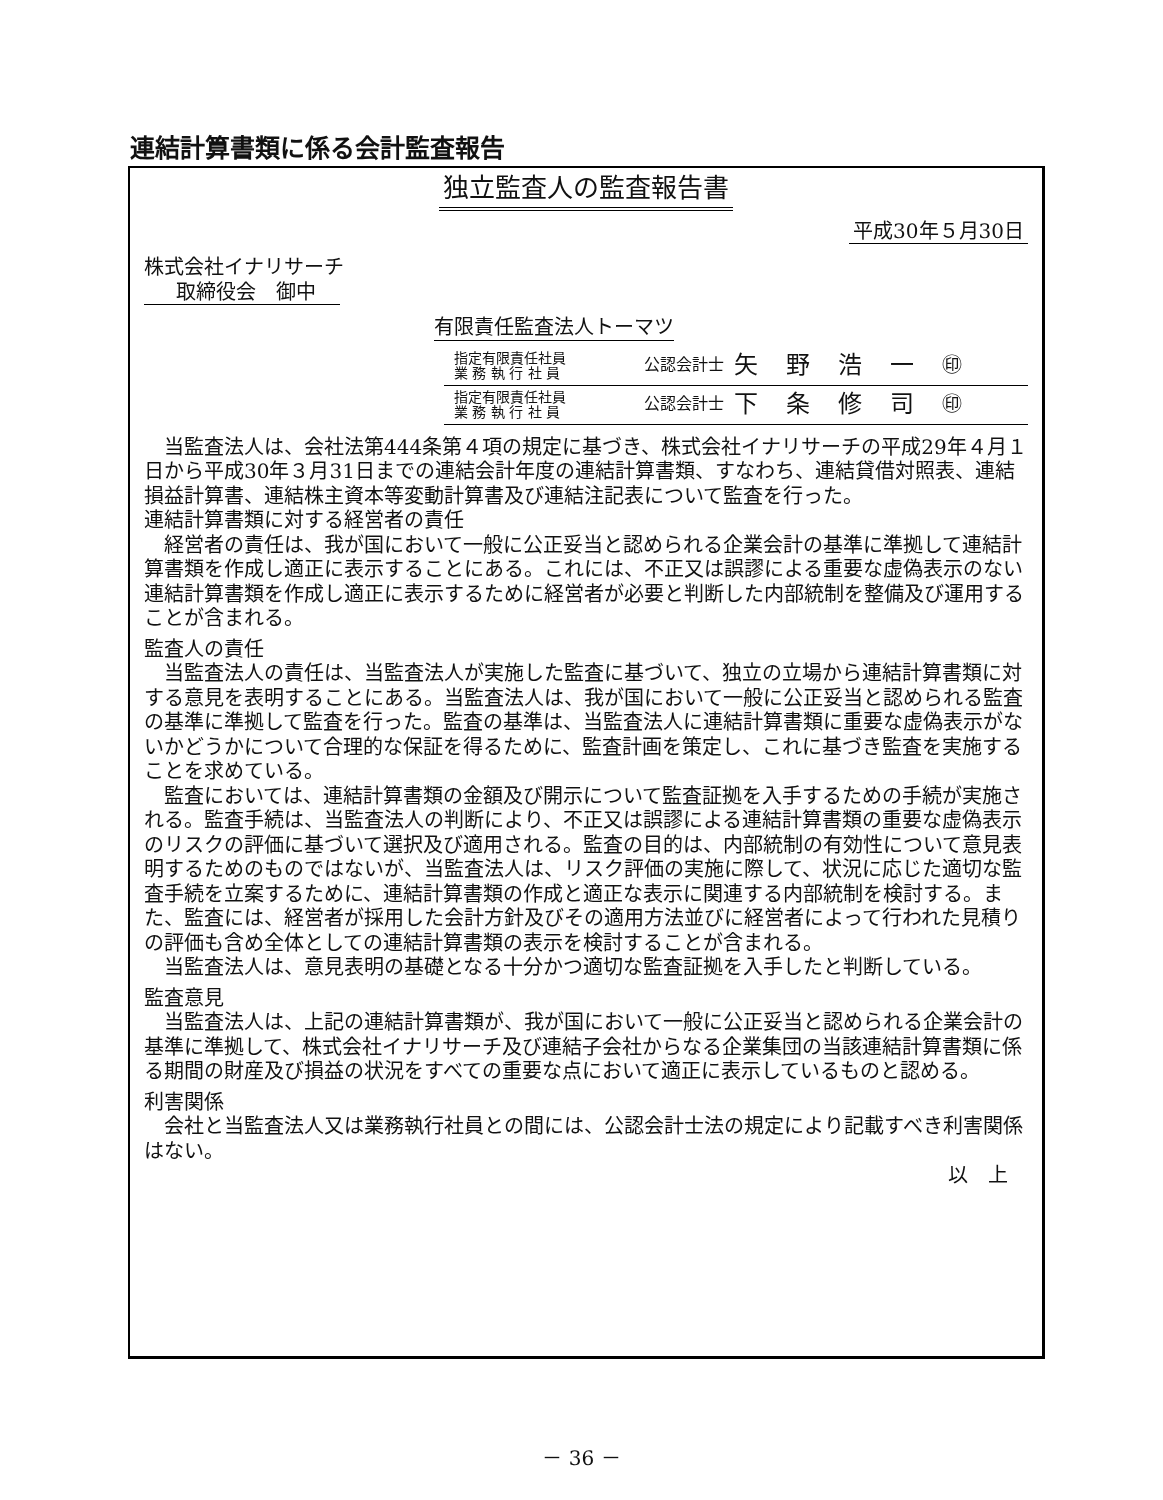連結計算書類に係る会計監査報告
独立監査人の監査報告書
平成30年５月30日
株式会社イナリサーチ
取締役会　御中
有限責任監査法人トーマツ
指定有限責任社員
業 務 執 行 社 員
公認会計士 矢野浩一 ㊞
指定有限責任社員
業 務 執 行 社 員
公認会計士 下条修司 ㊞
当監査法人は、会社法第444条第４項の規定に基づき、株式会社イナリサーチの平成29年４月１日から平成30年３月31日までの連結会計年度の連結計算書類、すなわち、連結貸借対照表、連結損益計算書、連結株主資本等変動計算書及び連結注記表について監査を行った。
連結計算書類に対する経営者の責任
経営者の責任は、我が国において一般に公正妥当と認められる企業会計の基準に準拠して連結計算書類を作成し適正に表示することにある。これには、不正又は誤謬による重要な虚偽表示のない連結計算書類を作成し適正に表示するために経営者が必要と判断した内部統制を整備及び運用することが含まれる。
監査人の責任
当監査法人の責任は、当監査法人が実施した監査に基づいて、独立の立場から連結計算書類に対する意見を表明することにある。当監査法人は、我が国において一般に公正妥当と認められる監査の基準に準拠して監査を行った。監査の基準は、当監査法人に連結計算書類に重要な虚偽表示がないかどうかについて合理的な保証を得るために、監査計画を策定し、これに基づき監査を実施することを求めている。
監査においては、連結計算書類の金額及び開示について監査証拠を入手するための手続が実施される。監査手続は、当監査法人の判断により、不正又は誤謬による連結計算書類の重要な虚偽表示のリスクの評価に基づいて選択及び適用される。監査の目的は、内部統制の有効性について意見表明するためのものではないが、当監査法人は、リスク評価の実施に際して、状況に応じた適切な監査手続を立案するために、連結計算書類の作成と適正な表示に関連する内部統制を検討する。また、監査には、経営者が採用した会計方針及びその適用方法並びに経営者によって行われた見積りの評価も含め全体としての連結計算書類の表示を検討することが含まれる。
当監査法人は、意見表明の基礎となる十分かつ適切な監査証拠を入手したと判断している。
監査意見
当監査法人は、上記の連結計算書類が、我が国において一般に公正妥当と認められる企業会計の基準に準拠して、株式会社イナリサーチ及び連結子会社からなる企業集団の当該連結計算書類に係る期間の財産及び損益の状況をすべての重要な点において適正に表示しているものと認める。
利害関係
会社と当監査法人又は業務執行社員との間には、公認会計士法の規定により記載すべき利害関係はない。
以上
－ 36 －